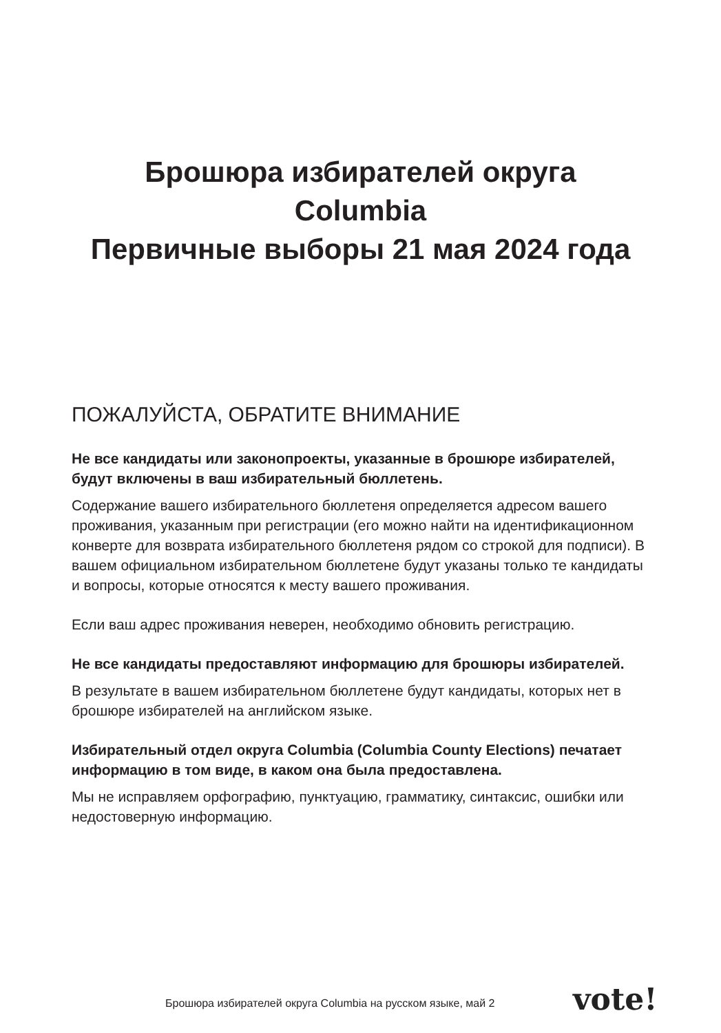Брошюра избирателей округа
Columbia
Первичные выборы 21 мая 2024 года
ПОЖАЛУЙСТА, ОБРАТИТЕ ВНИМАНИЕ
Не все кандидаты или законопроекты, указанные в брошюре избирателей, будут включены в ваш избирательный бюллетень.
Содержание вашего избирательного бюллетеня определяется адресом вашего проживания, указанным при регистрации (его можно найти на идентификационном конверте для возврата избирательного бюллетеня рядом со строкой для подписи). В вашем официальном избирательном бюллетене будут указаны только те кандидаты и вопросы, которые относятся к месту вашего проживания.
Если ваш адрес проживания неверен, необходимо обновить регистрацию.
Не все кандидаты предоставляют информацию для брошюры избирателей.
В результате в вашем избирательном бюллетене будут кандидаты, которых нет в брошюре избирателей на английском языке.
Избирательный отдел округа Columbia (Columbia County Elections) печатает информацию в том виде, в каком она была предоставлена.
Мы не исправляем орфографию, пунктуацию, грамматику, синтаксис, ошибки или недостоверную информацию.
Брошюра избирателей округа Columbia на русском языке, май 2
vote!